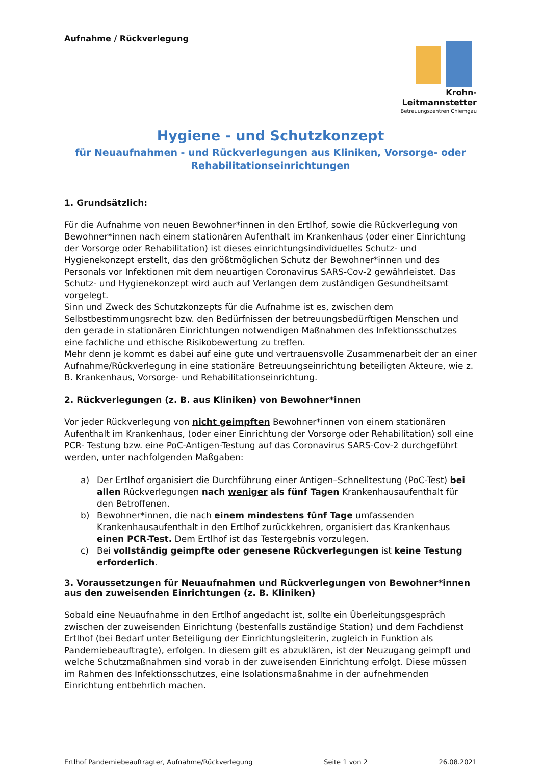Aufnahme / Rückverlegung Krohn-Leitmannstetter
Betreuungszentren Chiemgau
Hygiene - und Schutzkonzept
für Neuaufnahmen - und Rückverlegungen aus Kliniken, Vorsorge- oder Rehabilitationseinrichtungen
1. Grundsätzlich:
Für die Aufnahme von neuen Bewohner*innen in den Ertlhof, sowie die Rückverlegung von Bewohner*innen nach einem stationären Aufenthalt im Krankenhaus (oder einer Einrichtung der Vorsorge oder Rehabilitation) ist dieses einrichtungsindividuelles Schutz- und Hygienekonzept erstellt, das den größtmöglichen Schutz der Bewohner*innen und des Personals vor Infektionen mit dem neuartigen Coronavirus SARS-Cov-2 gewährleistet. Das Schutz- und Hygienekonzept wird auch auf Verlangen dem zuständigen Gesundheitsamt vorgelegt.
Sinn und Zweck des Schutzkonzepts für die Aufnahme ist es, zwischen dem Selbstbestimmungsrecht bzw. den Bedürfnissen der betreuungsbedürftigen Menschen und den gerade in stationären Einrichtungen notwendigen Maßnahmen des Infektionsschutzes eine fachliche und ethische Risikobewertung zu treffen.
Mehr denn je kommt es dabei auf eine gute und vertrauensvolle Zusammenarbeit der an einer Aufnahme/Rückverlegung in eine stationäre Betreuungseinrichtung beteiligten Akteure, wie z. B. Krankenhaus, Vorsorge- und Rehabilitationseinrichtung.
2. Rückverlegungen (z. B. aus Kliniken) von Bewohner*innen
Vor jeder Rückverlegung von nicht geimpften Bewohner*innen von einem stationären Aufenthalt im Krankenhaus, (oder einer Einrichtung der Vorsorge oder Rehabilitation) soll eine PCR- Testung bzw. eine PoC-Antigen-Testung auf das Coronavirus SARS-Cov-2 durchgeführt werden, unter nachfolgenden Maßgaben:
a) Der Ertlhof organisiert die Durchführung einer Antigen–Schnelltestung (PoC-Test) bei allen Rückverlegungen nach weniger als fünf Tagen Krankenhausaufenthalt für den Betroffenen.
b) Bewohner*innen, die nach einem mindestens fünf Tage umfassenden Krankenhausaufenthalt in den Ertlhof zurückkehren, organisiert das Krankenhaus einen PCR-Test. Dem Ertlhof ist das Testergebnis vorzulegen.
c) Bei vollständig geimpfte oder genesene Rückverlegungen ist keine Testung erforderlich.
3. Voraussetzungen für Neuaufnahmen und Rückverlegungen von Bewohner*innen aus den zuweisenden Einrichtungen (z. B. Kliniken)
Sobald eine Neuaufnahme in den Ertlhof angedacht ist, sollte ein Überleitungsgespräch zwischen der zuweisenden Einrichtung (bestenfalls zuständige Station) und dem Fachdienst Ertlhof (bei Bedarf unter Beteiligung der Einrichtungsleiterin, zugleich in Funktion als Pandemiebeauftragte), erfolgen. In diesem gilt es abzuklären, ist der Neuzugang geimpft und welche Schutzmaßnahmen sind vorab in der zuweisenden Einrichtung erfolgt. Diese müssen im Rahmen des Infektionsschutzes, eine Isolationsmaßnahme in der aufnehmenden Einrichtung entbehrlich machen.
Ertlhof Pandemiebeauftragter, Aufnahme/Rückverlegung Seite 1 von 2 26.08.2021